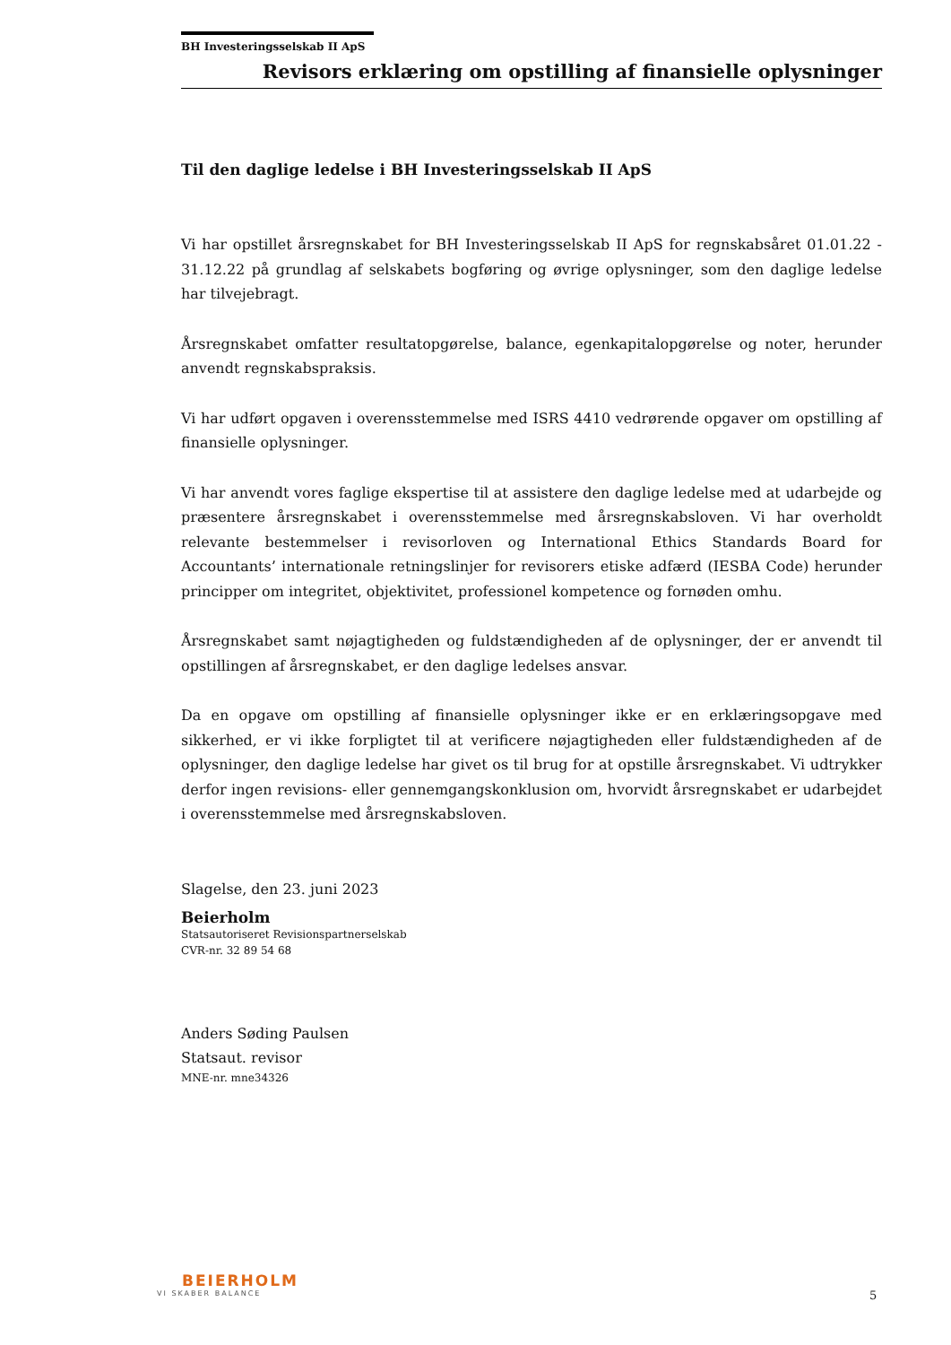BH Investeringsselskab II ApS
Revisors erklæring om opstilling af finansielle oplysninger
Til den daglige ledelse i BH Investeringsselskab II ApS
Vi har opstillet årsregnskabet for BH Investeringsselskab II ApS for regnskabsåret 01.01.22 - 31.12.22 på grundlag af selskabets bogføring og øvrige oplysninger, som den daglige ledelse har tilvejebragt.
Årsregnskabet omfatter resultatopgørelse, balance, egenkapitalopgørelse og noter, herunder anvendt regnskabspraksis.
Vi har udført opgaven i overensstemmelse med ISRS 4410 vedrørende opgaver om opstilling af finansielle oplysninger.
Vi har anvendt vores faglige ekspertise til at assistere den daglige ledelse med at udarbejde og præsentere årsregnskabet i overensstemmelse med årsregnskabsloven. Vi har overholdt relevante bestemmelser i revisorloven og International Ethics Standards Board for Accountants’ internationale retningslinjer for revisorers etiske adfærd (IESBA Code) herunder principper om integritet, objektivitet, professionel kompetence og fornøden omhu.
Årsregnskabet samt nøjagtigheden og fuldstændigheden af de oplysninger, der er anvendt til opstillingen af årsregnskabet, er den daglige ledelses ansvar.
Da en opgave om opstilling af finansielle oplysninger ikke er en erklæringsopgave med sikkerhed, er vi ikke forpligtet til at verificere nøjagtigheden eller fuldstændigheden af de oplysninger, den daglige ledelse har givet os til brug for at opstille årsregnskabet. Vi udtrykker derfor ingen revisions- eller gennemgangskonklusion om, hvorvidt årsregnskabet er udarbejdet i overensstemmelse med årsregnskabsloven.
Slagelse, den 23. juni 2023
Beierholm
Statsautoriseret Revisionspartnerselskab
CVR-nr. 32 89 54 68
Anders Søding Paulsen
Statsaut. revisor
MNE-nr. mne34326
BEIERHOLM
VI SKABER BALANCE
5